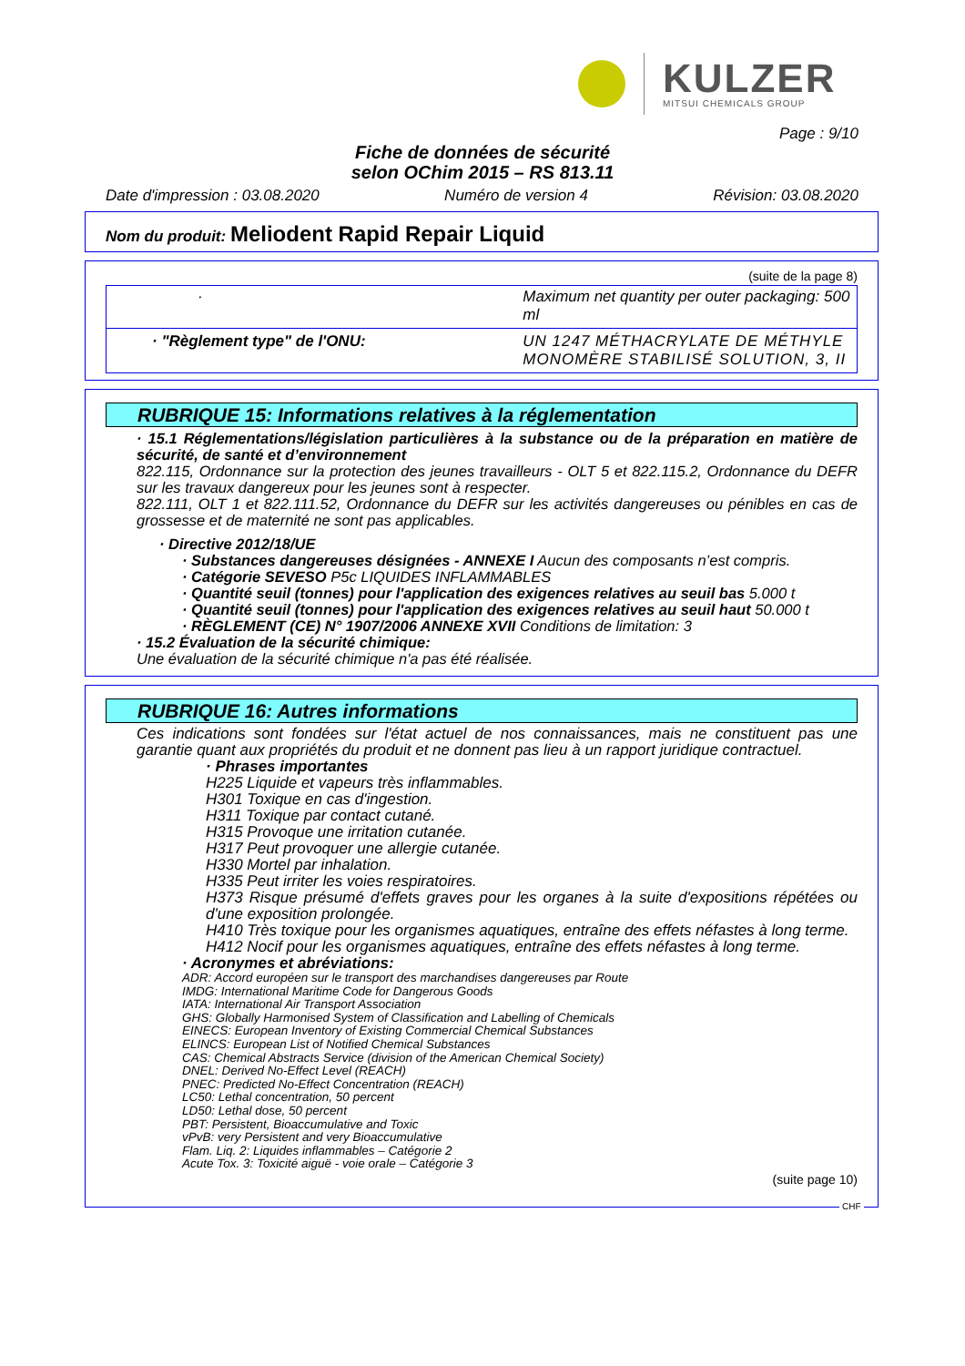KULZER
MITSUI CHEMICALS GROUP
Page : 9/10
Fiche de données de sécurité
selon OChim 2015 – RS 813.11
Date d'impression : 03.08.2020 Numéro de version 4 Révision: 03.08.2020
Nom du produit: Meliodent Rapid Repair Liquid
(suite de la page 8)
| · | Maximum net quantity per outer packaging: 500 ml |
| · "Règlement type" de l'ONU: | UN 1247 MÉTHACRYLATE DE MÉTHYLE MONOMÈRE STABILISÉ SOLUTION, 3, II |
RUBRIQUE 15: Informations relatives à la réglementation
· 15.1 Réglementations/législation particulières à la substance ou de la préparation en matière de sécurité, de santé et d’environnement
822.115, Ordonnance sur la protection des jeunes travailleurs - OLT 5 et 822.115.2, Ordonnance du DEFR sur les travaux dangereux pour les jeunes sont à respecter.
822.111, OLT 1 et 822.111.52, Ordonnance du DEFR sur les activités dangereuses ou pénibles en cas de grossesse et de maternité ne sont pas applicables.
· Directive 2012/18/UE
· Substances dangereuses désignées - ANNEXE I Aucun des composants n’est compris.
· Catégorie SEVESO P5c LIQUIDES INFLAMMABLES
· Quantité seuil (tonnes) pour l'application des exigences relatives au seuil bas 5.000 t
· Quantité seuil (tonnes) pour l'application des exigences relatives au seuil haut 50.000 t
· RÈGLEMENT (CE) N° 1907/2006 ANNEXE XVII Conditions de limitation: 3
· 15.2 Évaluation de la sécurité chimique:
Une évaluation de la sécurité chimique n'a pas été réalisée.
RUBRIQUE 16: Autres informations
Ces indications sont fondées sur l'état actuel de nos connaissances, mais ne constituent pas une garantie quant aux propriétés du produit et ne donnent pas lieu à un rapport juridique contractuel.
· Phrases importantes
H225 Liquide et vapeurs très inflammables.
H301 Toxique en cas d'ingestion.
H311 Toxique par contact cutané.
H315 Provoque une irritation cutanée.
H317 Peut provoquer une allergie cutanée.
H330 Mortel par inhalation.
H335 Peut irriter les voies respiratoires.
H373 Risque présumé d'effets graves pour les organes à la suite d'expositions répétées ou d'une exposition prolongée.
H410 Très toxique pour les organismes aquatiques, entraîne des effets néfastes à long terme.
H412 Nocif pour les organismes aquatiques, entraîne des effets néfastes à long terme.
· Acronymes et abréviations:
ADR: Accord européen sur le transport des marchandises dangereuses par Route
IMDG: International Maritime Code for Dangerous Goods
IATA: International Air Transport Association
GHS: Globally Harmonised System of Classification and Labelling of Chemicals
EINECS: European Inventory of Existing Commercial Chemical Substances
ELINCS: European List of Notified Chemical Substances
CAS: Chemical Abstracts Service (division of the American Chemical Society)
DNEL: Derived No-Effect Level (REACH)
PNEC: Predicted No-Effect Concentration (REACH)
LC50: Lethal concentration, 50 percent
LD50: Lethal dose, 50 percent
PBT: Persistent, Bioaccumulative and Toxic
vPvB: very Persistent and very Bioaccumulative
Flam. Liq. 2: Liquides inflammables – Catégorie 2
Acute Tox. 3: Toxicité aiguë - voie orale – Catégorie 3
(suite page 10)
CHF